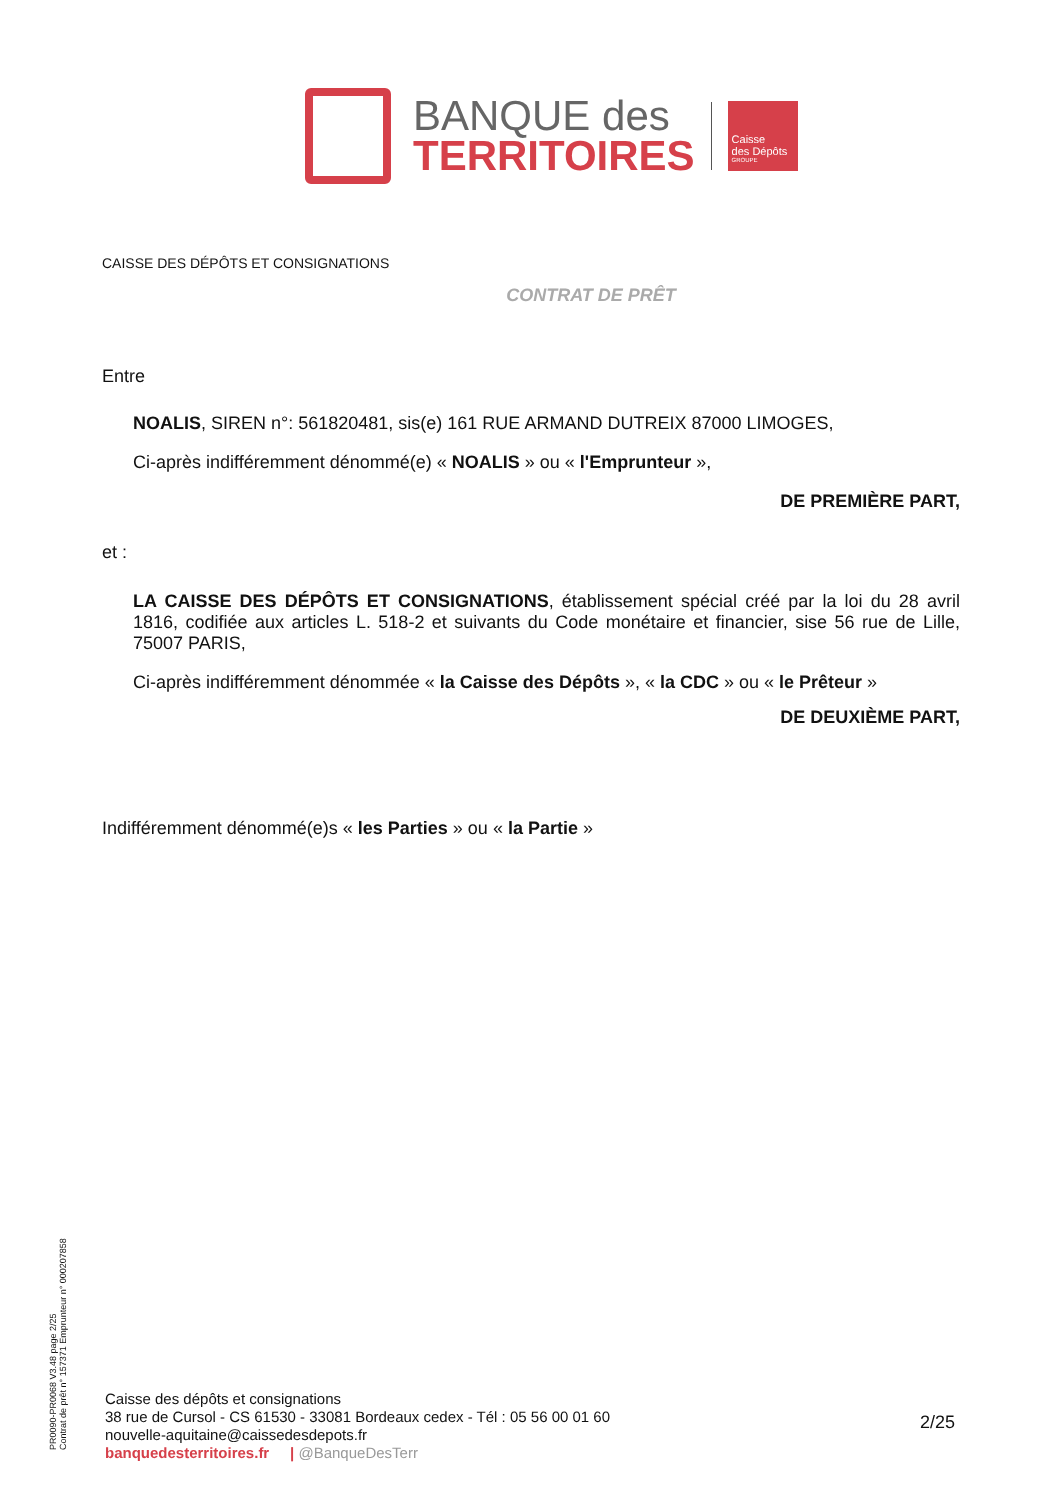BANQUE des
TERRITOIRES
Caisse
des Dépôts
GROUPE
CAISSE DES DÉPÔTS ET CONSIGNATIONS
CONTRAT DE PRÊT
Entre
NOALIS, SIREN n°: 561820481, sis(e) 161 RUE ARMAND DUTREIX 87000 LIMOGES,
Ci-après indifféremment dénommé(e) « NOALIS » ou « l'Emprunteur »,
DE PREMIÈRE PART,
et :
LA CAISSE DES DÉPÔTS ET CONSIGNATIONS, établissement spécial créé par la loi du 28 avril 1816, codifiée aux articles L. 518-2 et suivants du Code monétaire et financier, sise 56 rue de Lille, 75007 PARIS,
Ci-après indifféremment dénommée « la Caisse des Dépôts », « la CDC » ou « le Prêteur »
DE DEUXIÈME PART,
Indifféremment dénommé(e)s « les Parties » ou « la Partie »
PR0090-PR0068 V3.48 page 2/25
Contrat de prêt n° 157371 Emprunteur n° 000207858
Caisse des dépôts et consignations
38 rue de Cursol - CS 61530 - 33081 Bordeaux cedex - Tél : 05 56 00 01 60
nouvelle-aquitaine@caissedesdepots.fr
banquedesterritoires.fr | @BanqueDesTerr
2/25